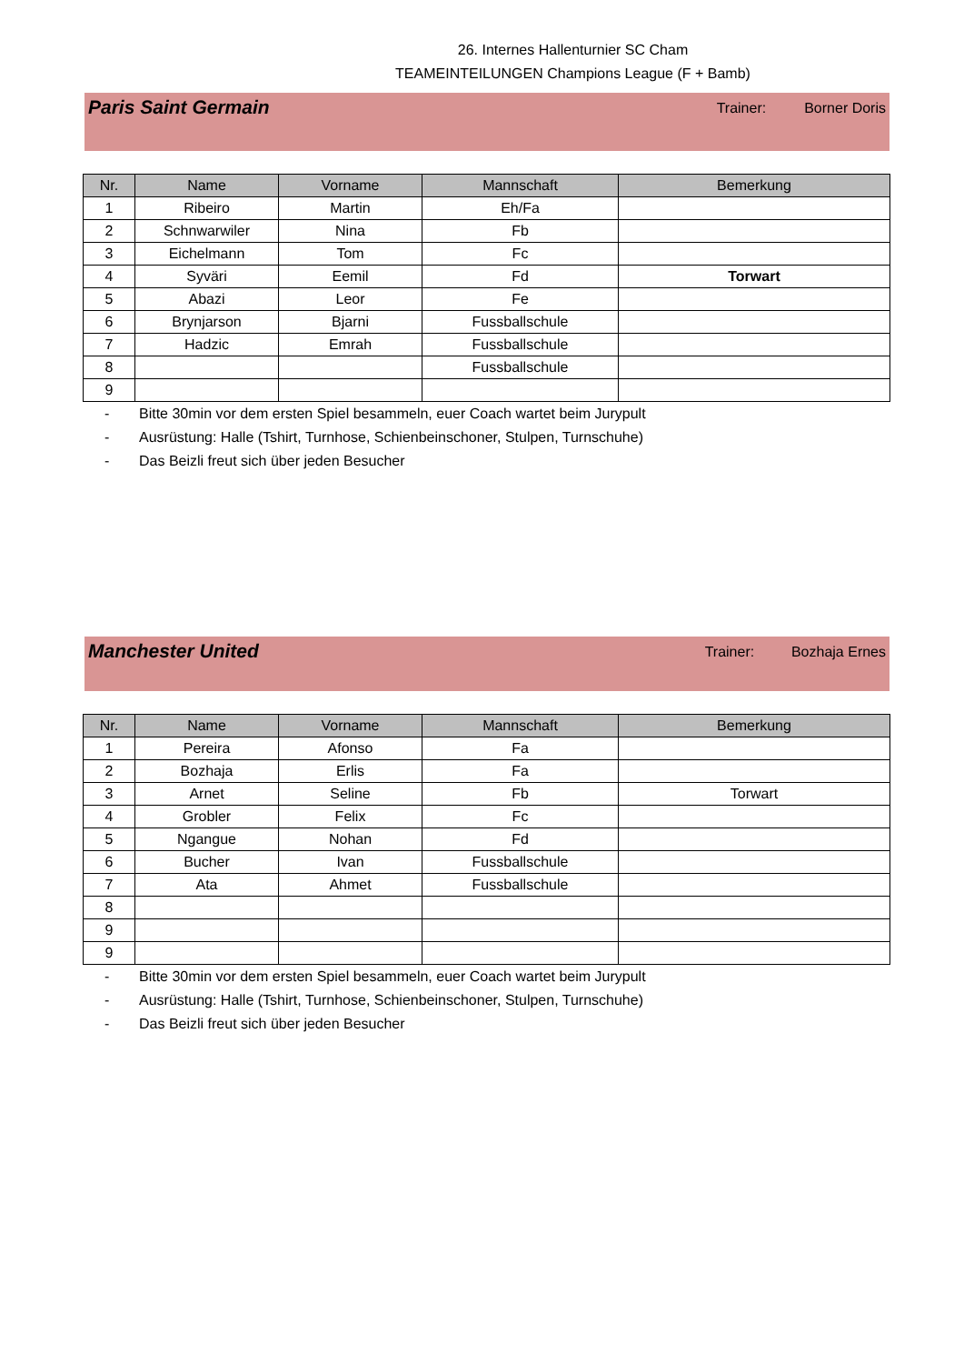26. Internes Hallenturnier SC Cham
TEAMEINTEILUNGEN Champions League (F + Bamb)
Paris Saint Germain
Trainer: Borner Doris
| Nr. | Name | Vorname | Mannschaft | Bemerkung |
| --- | --- | --- | --- | --- |
| 1 | Ribeiro | Martin | Eh/Fa | |
| 2 | Schnwarwiler | Nina | Fb | |
| 3 | Eichelmann | Tom | Fc | |
| 4 | Syväri | Eemil | Fd | Torwart |
| 5 | Abazi | Leor | Fe | |
| 6 | Brynjarson | Bjarni | Fussballschule | |
| 7 | Hadzic | Emrah | Fussballschule | |
| 8 | | | Fussballschule | |
| 9 | | | | |
- Bitte 30min vor dem ersten Spiel besammeln, euer Coach wartet beim Jurypult
- Ausrüstung: Halle (Tshirt, Turnhose, Schienbeinschoner, Stulpen, Turnschuhe)
- Das Beizli freut sich über jeden Besucher
Manchester United
Trainer: Bozhaja Ernes
| Nr. | Name | Vorname | Mannschaft | Bemerkung |
| --- | --- | --- | --- | --- |
| 1 | Pereira | Afonso | Fa | |
| 2 | Bozhaja | Erlis | Fa | |
| 3 | Arnet | Seline | Fb | Torwart |
| 4 | Grobler | Felix | Fc | |
| 5 | Ngangue | Nohan | Fd | |
| 6 | Bucher | Ivan | Fussballschule | |
| 7 | Ata | Ahmet | Fussballschule | |
| 8 | | | | |
| 9 | | | | |
| 9 | | | | |
- Bitte 30min vor dem ersten Spiel besammeln, euer Coach wartet beim Jurypult
- Ausrüstung: Halle (Tshirt, Turnhose, Schienbeinschoner, Stulpen, Turnschuhe)
- Das Beizli freut sich über jeden Besucher